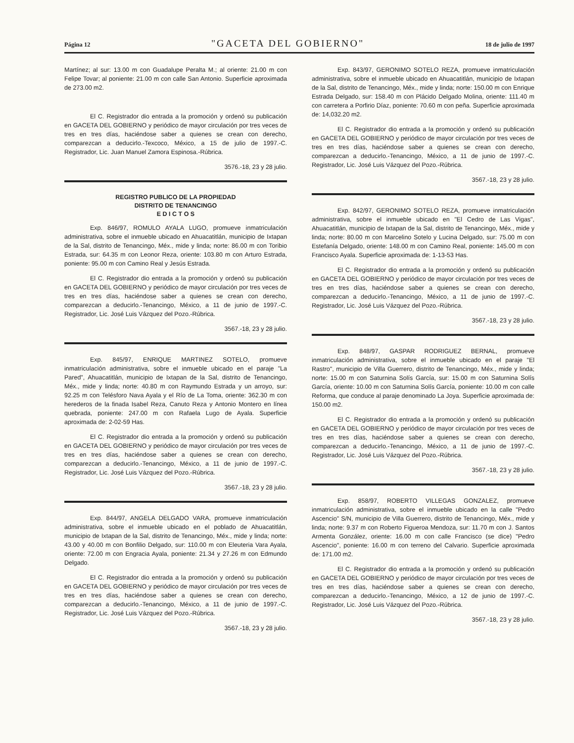Página 12 "GACETA DEL GOBIERNO" 18 de julio de 1997
Martínez; al sur: 13.00 m con Guadalupe Peralta M.; al oriente: 21.00 m con Felipe Tovar; al poniente: 21.00 m con calle San Antonio. Superficie aproximada de 273.00 m2.
El C. Registrador dio entrada a la promoción y ordenó su publicación en GACETA DEL GOBIERNO y periódico de mayor circulación por tres veces de tres en tres días, haciéndose saber a quienes se crean con derecho, comparezcan a deducirlo.-Texcoco, México, a 15 de julio de 1997.-C. Registrador, Lic. Juan Manuel Zamora Espinosa.-Rúbrica.
3576.-18, 23 y 28 julio.
REGISTRO PUBLICO DE LA PROPIEDAD
DISTRITO DE TENANCINGO
E D I C T O S
Exp. 846/97, ROMULO AYALA LUGO, promueve inmatriculación administrativa, sobre el inmueble ubicado en Ahuacatitlán, municipio de Ixtapan de la Sal, distrito de Tenancingo, Méx., mide y linda; norte: 86.00 m con Toribio Estrada, sur: 64.35 m con Leonor Reza, oriente: 103.80 m con Arturo Estrada, poniente: 95.00 m con Camino Real y Jesús Estrada.
El C. Registrador dio entrada a la promoción y ordenó su publicación en GACETA DEL GOBIERNO y periódico de mayor circulación por tres veces de tres en tres días, haciéndose saber a quienes se crean con derecho, comparezcan a deducirlo.-Tenancingo, México, a 11 de junio de 1997.-C. Registrador, Lic. José Luis Vázquez del Pozo.-Rúbrica.
3567.-18, 23 y 28 julio.
Exp. 845/97, ENRIQUE MARTINEZ SOTELO, promueve inmatriculación administrativa, sobre el inmueble ubicado en el paraje "La Pared", Ahuacatitlán, municipio de Ixtapan de la Sal, distrito de Tenancingo, Méx., mide y linda; norte: 40.80 m con Raymundo Estrada y un arroyo, sur: 92.25 m con Telésforo Nava Ayala y el Río de La Toma, oriente: 362.30 m con herederos de la finada Isabel Reza, Canuto Reza y Antonio Montero en línea quebrada, poniente: 247.00 m con Rafaela Lugo de Ayala. Superficie aproximada de: 2-02-59 Has.
El C. Registrador dio entrada a la promoción y ordenó su publicación en GACETA DEL GOBIERNO y periódico de mayor circulación por tres veces de tres en tres días, haciéndose saber a quienes se crean con derecho, comparezcan a deducirlo.-Tenancingo, México, a 11 de junio de 1997.-C. Registrador, Lic. José Luis Vázquez del Pozo.-Rúbrica.
3567.-18, 23 y 28 julio.
Exp. 844/97, ANGELA DELGADO VARA, promueve inmatriculación administrativa, sobre el inmueble ubicado en el poblado de Ahuacatitlán, municipio de Ixtapan de la Sal, distrito de Tenancingo, Méx., mide y linda; norte: 43.00 y 40.00 m con Bonfilio Delgado, sur: 110.00 m con Eleuteria Vara Ayala, oriente: 72.00 m con Engracia Ayala, poniente: 21.34 y 27.26 m con Edmundo Delgado.
El C. Registrador dio entrada a la promoción y ordenó su publicación en GACETA DEL GOBIERNO y periódico de mayor circulación por tres veces de tres en tres días, haciéndose saber a quienes se crean con derecho, comparezcan a deducirlo.-Tenancingo, México, a 11 de junio de 1997.-C. Registrador, Lic. José Luis Vázquez del Pozo.-Rúbrica.
3567.-18, 23 y 28 julio.
Exp. 843/97, GERONIMO SOTELO REZA, promueve inmatriculación administrativa, sobre el inmueble ubicado en Ahuacatitlán, municipio de Ixtapan de la Sal, distrito de Tenancingo, Méx., mide y linda; norte: 150.00 m con Enrique Estrada Delgado, sur: 158.40 m con Plácido Delgado Molina, oriente: 111.40 m con carretera a Porfirio Díaz, poniente: 70.60 m con peña. Superficie aproximada de: 14,032.20 m2.
El C. Registrador dio entrada a la promoción y ordenó su publicación en GACETA DEL GOBIERNO y periódico de mayor circulación por tres veces de tres en tres días, haciéndose saber a quienes se crean con derecho, comparezcan a deducirlo.-Tenancingo, México, a 11 de junio de 1997.-C. Registrador, Lic. José Luis Vázquez del Pozo.-Rúbrica.
3567.-18, 23 y 28 julio.
Exp. 842/97, GERONIMO SOTELO REZA, promueve inmatriculación administrativa, sobre el inmueble ubicado en "El Cedro de Las Vigas", Ahuacatitlán, municipio de Ixtapan de la Sal, distrito de Tenancingo, Méx., mide y linda; norte: 80.00 m con Marcelino Sotelo y Lucina Delgado, sur: 75.00 m con Estefanía Delgado, oriente: 148.00 m con Camino Real, poniente: 145.00 m con Francisco Ayala. Superficie aproximada de: 1-13-53 Has.
El C. Registrador dio entrada a la promoción y ordenó su publicación en GACETA DEL GOBIERNO y periódico de mayor circulación por tres veces de tres en tres días, haciéndose saber a quienes se crean con derecho, comparezcan a deducirlo.-Tenancingo, México, a 11 de junio de 1997.-C. Registrador, Lic. José Luis Vázquez del Pozo.-Rúbrica.
3567.-18, 23 y 28 julio.
Exp. 848/97, GASPAR RODRIGUEZ BERNAL, promueve inmatriculación administrativa, sobre el inmueble ubicado en el paraje "El Rastro", municipio de Villa Guerrero, distrito de Tenancingo, Méx., mide y linda; norte: 15.00 m con Saturnina Solís García, sur: 15.00 m con Saturnina Solís García, oriente: 10.00 m con Saturnina Solís García, poniente: 10.00 m con calle Reforma, que conduce al paraje denominado La Joya. Superficie aproximada de: 150.00 m2.
El C. Registrador dio entrada a la promoción y ordenó su publicación en GACETA DEL GOBIERNO y periódico de mayor circulación por tres veces de tres en tres días, haciéndose saber a quienes se crean con derecho, comparezcan a deducirlo.-Tenancingo, México, a 11 de junio de 1997.-C. Registrador, Lic. José Luis Vázquez del Pozo.-Rúbrica.
3567.-18, 23 y 28 julio.
Exp. 858/97, ROBERTO VILLEGAS GONZALEZ, promueve inmatriculación administrativa, sobre el inmueble ubicado en la calle "Pedro Ascencio" S/N, municipio de Villa Guerrero, distrito de Tenancingo, Méx., mide y linda; norte: 9.37 m con Roberto Figueroa Mendoza, sur: 11.70 m con J. Santos Armenta González, oriente: 16.00 m con calle Francisco (se dice) "Pedro Ascencio", poniente: 16.00 m con terreno del Calvario. Superficie aproximada de: 171.00 m2.
El C. Registrador dio entrada a la promoción y ordenó su publicación en GACETA DEL GOBIERNO y periódico de mayor circulación por tres veces de tres en tres días, haciéndose saber a quienes se crean con derecho, comparezcan a deducirlo.-Tenancingo, México, a 12 de junio de 1997.-C. Registrador, Lic. José Luis Vázquez del Pozo.-Rúbrica.
3567.-18, 23 y 28 julio.